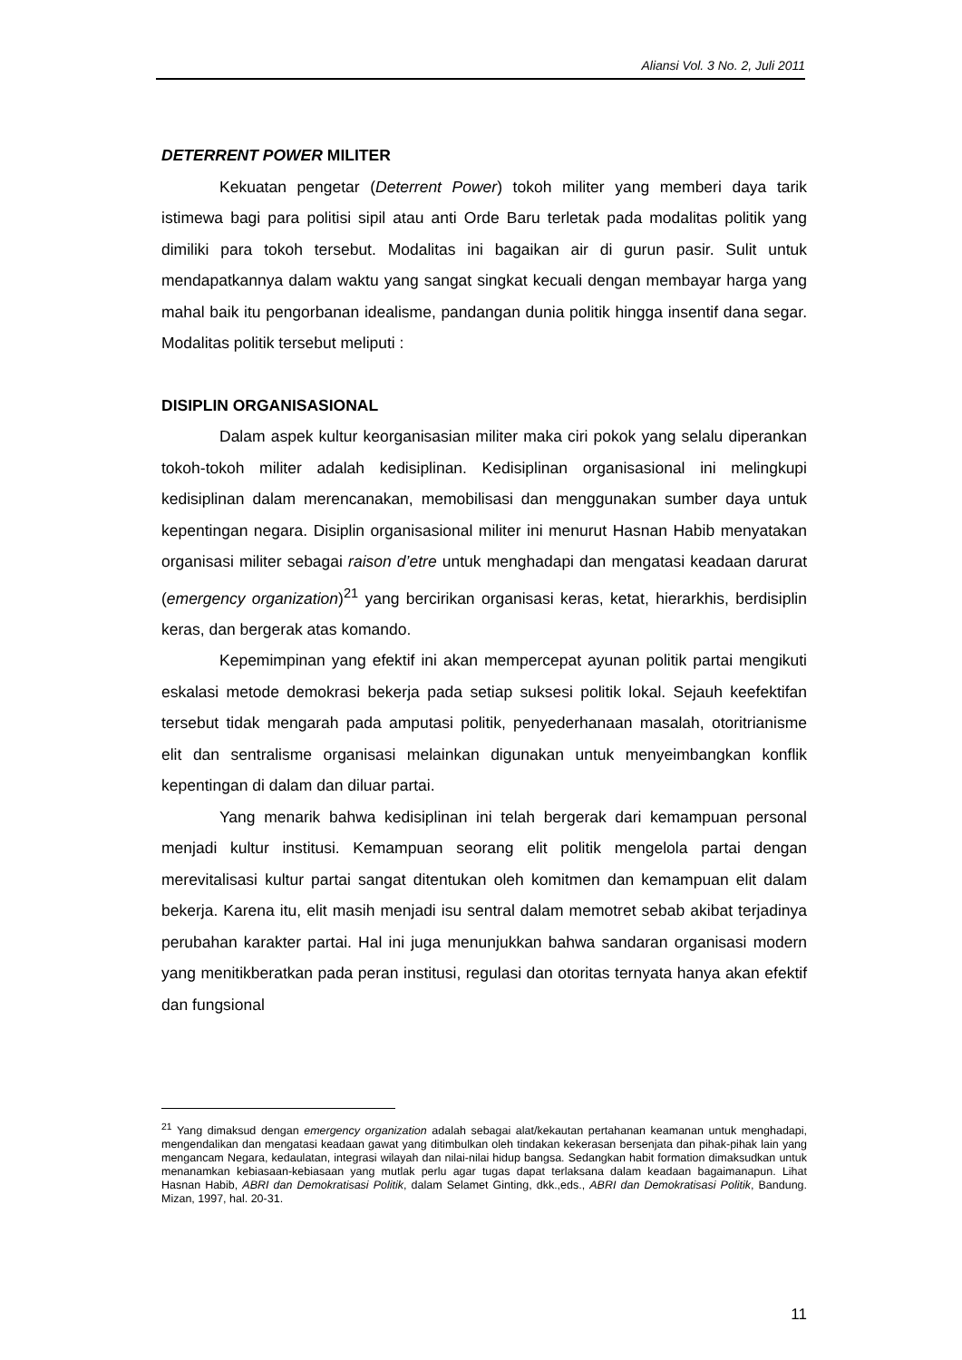Aliansi Vol. 3 No. 2, Juli 2011
DETERRENT POWER MILITER
Kekuatan pengetar (Deterrent Power) tokoh militer yang memberi daya tarik istimewa bagi para politisi sipil atau anti Orde Baru terletak pada modalitas politik yang dimiliki para tokoh tersebut. Modalitas ini bagaikan air di gurun pasir. Sulit untuk mendapatkannya dalam waktu yang sangat singkat kecuali dengan membayar harga yang mahal baik itu pengorbanan idealisme, pandangan dunia politik hingga insentif dana segar. Modalitas politik tersebut meliputi :
DISIPLIN ORGANISASIONAL
Dalam aspek kultur keorganisasian militer maka ciri pokok yang selalu diperankan tokoh-tokoh militer adalah kedisiplinan. Kedisiplinan organisasional ini melingkupi kedisiplinan dalam merencanakan, memobilisasi dan menggunakan sumber daya untuk kepentingan negara. Disiplin organisasional militer ini menurut Hasnan Habib menyatakan organisasi militer sebagai raison d’etre untuk menghadapi dan mengatasi keadaan darurat (emergency organization)<sup>21</sup> yang bercirikan organisasi keras, ketat, hierarkhis, berdisiplin keras, dan bergerak atas komando.
Kepemimpinan yang efektif ini akan mempercepat ayunan politik partai mengikuti eskalasi metode demokrasi bekerja pada setiap suksesi politik lokal. Sejauh keefektifan tersebut tidak mengarah pada amputasi politik, penyederhanaan masalah, otoritrianisme elit dan sentralisme organisasi melainkan digunakan untuk menyeimbangkan konflik kepentingan di dalam dan diluar partai.
Yang menarik bahwa kedisiplinan ini telah bergerak dari kemampuan personal menjadi kultur institusi. Kemampuan seorang elit politik mengelola partai dengan merevitalisasi kultur partai sangat ditentukan oleh komitmen dan kemampuan elit dalam bekerja. Karena itu, elit masih menjadi isu sentral dalam memotret sebab akibat terjadinya perubahan karakter partai. Hal ini juga menunjukkan bahwa sandaran organisasi modern yang menitikberatkan pada peran institusi, regulasi dan otoritas ternyata hanya akan efektif dan fungsional
<sup>21</sup> Yang dimaksud dengan emergency organization adalah sebagai alat/kekautan pertahanan keamanan untuk menghadapi, mengendalikan dan mengatasi keadaan gawat yang ditimbulkan oleh tindakan kekerasan bersenjata dan pihak-pihak lain yang mengancam Negara, kedaulatan, integrasi wilayah dan nilai-nilai hidup bangsa. Sedangkan habit formation dimaksudkan untuk menanamkan kebiasaan-kebiasaan yang mutlak perlu agar tugas dapat terlaksana dalam keadaan bagaimanapun. Lihat Hasnan Habib, ABRI dan Demokratisasi Politik, dalam Selamet Ginting, dkk.,eds., ABRI dan Demokratisasi Politik, Bandung. Mizan, 1997, hal. 20-31.
11